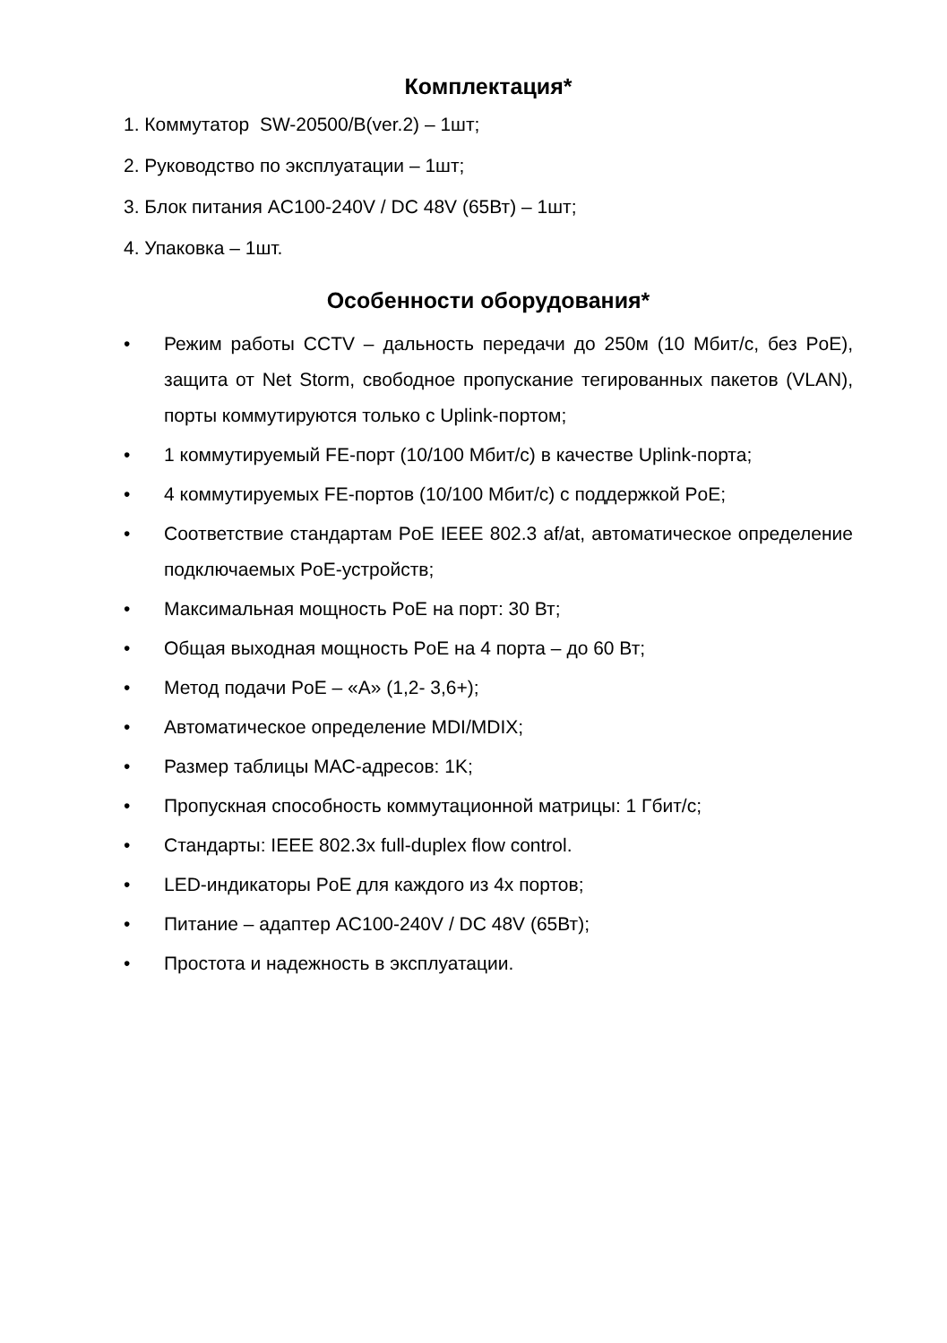Комплектация*
1. Коммутатор SW-20500/B(ver.2) – 1шт;
2. Руководство по эксплуатации – 1шт;
3. Блок питания AC100-240V / DC 48V (65Вт) – 1шт;
4. Упаковка – 1шт.
Особенности оборудования*
• Режим работы CCTV – дальность передачи до 250м (10 Мбит/с, без PoE), защита от Net Storm, свободное пропускание тегированных пакетов (VLAN), порты коммутируются только с Uplink-портом;
• 1 коммутируемый FE-порт (10/100 Мбит/с) в качестве Uplink-порта;
• 4 коммутируемых FE-портов (10/100 Мбит/с) с поддержкой PoE;
• Соответствие стандартам PoE IEEE 802.3 af/at, автоматическое определение подключаемых PoE-устройств;
• Максимальная мощность PoE на порт: 30 Вт;
• Общая выходная мощность PoE на 4 порта – до 60 Вт;
• Метод подачи PoE – «A» (1,2- 3,6+);
• Автоматическое определение MDI/MDIX;
• Размер таблицы MAC-адресов: 1K;
• Пропускная способность коммутационной матрицы: 1 Гбит/с;
• Стандарты: IEEE 802.3x full-duplex flow control.
• LED-индикаторы PoE для каждого из 4х портов;
• Питание – адаптер AC100-240V / DC 48V (65Вт);
• Простота и надежность в эксплуатации.